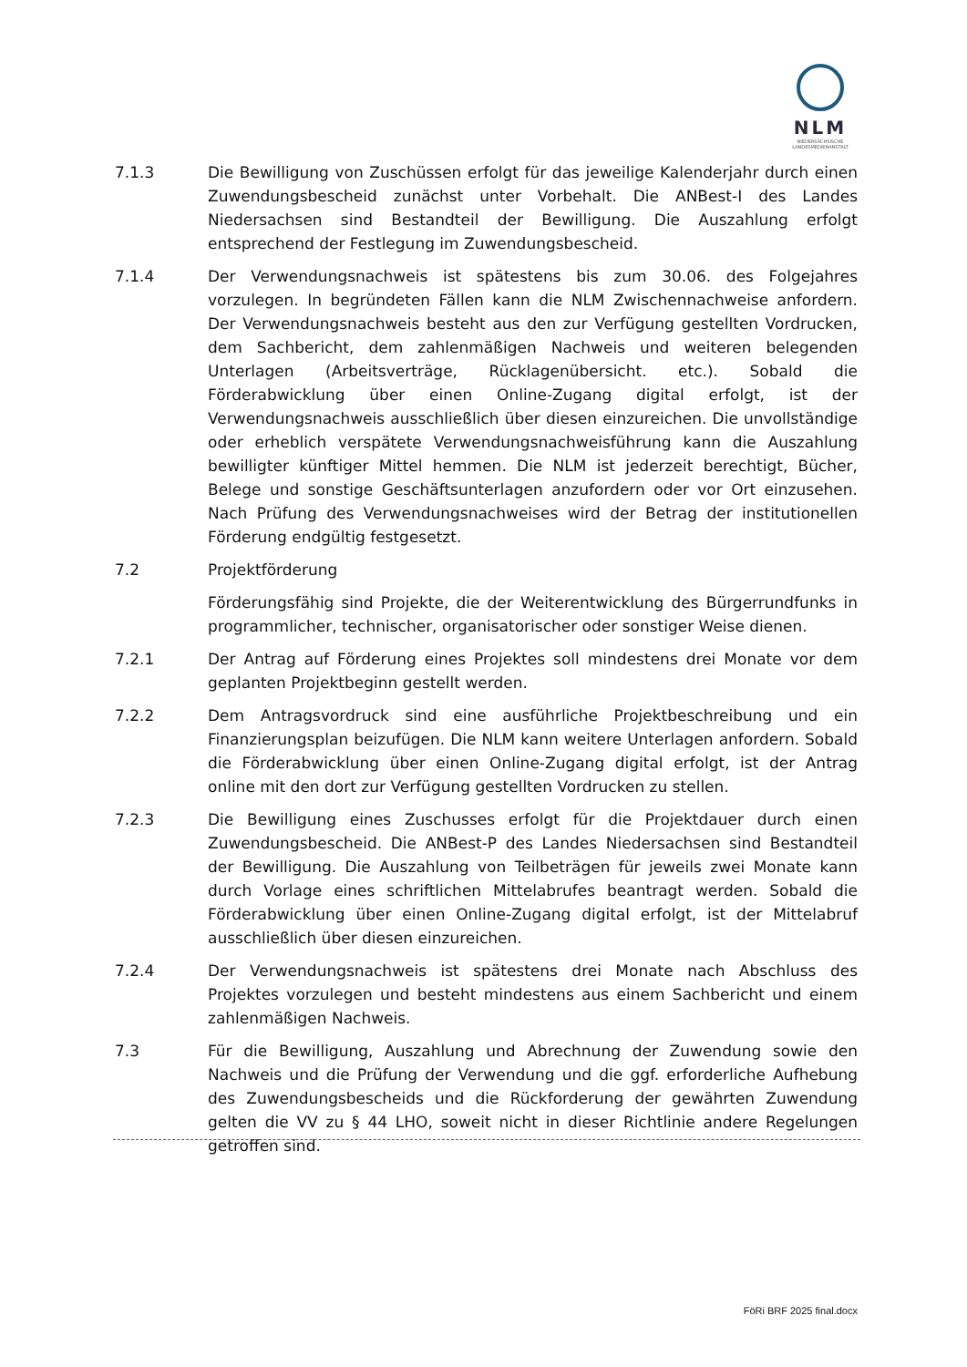NLM
NIEDERSÄCHSISCHE
LANDESMEDIENANSTALT
7.1.3 Die Bewilligung von Zuschüssen erfolgt für das jeweilige Kalenderjahr durch einen Zuwendungsbescheid zunächst unter Vorbehalt. Die ANBest-I des Landes Niedersachsen sind Bestandteil der Bewilligung. Die Auszahlung erfolgt entsprechend der Festlegung im Zuwendungsbescheid.
7.1.4 Der Verwendungsnachweis ist spätestens bis zum 30.06. des Folgejahres vorzulegen. In begründeten Fällen kann die NLM Zwischennachweise anfordern. Der Verwendungsnachweis besteht aus den zur Verfügung gestellten Vordrucken, dem Sachbericht, dem zahlenmäßigen Nachweis und weiteren belegenden Unterlagen (Arbeitsverträge, Rücklagenübersicht. etc.). Sobald die Förderabwicklung über einen Online-Zugang digital erfolgt, ist der Verwendungsnachweis ausschließlich über diesen einzureichen. Die unvollständige oder erheblich verspätete Verwendungsnachweisführung kann die Auszahlung bewilligter künftiger Mittel hemmen. Die NLM ist jederzeit berechtigt, Bücher, Belege und sonstige Geschäftsunterlagen anzufordern oder vor Ort einzusehen. Nach Prüfung des Verwendungsnachweises wird der Betrag der institutionellen Förderung endgültig festgesetzt.
7.2 Projektförderung
Förderungsfähig sind Projekte, die der Weiterentwicklung des Bürgerrundfunks in programmlicher, technischer, organisatorischer oder sonstiger Weise dienen.
7.2.1 Der Antrag auf Förderung eines Projektes soll mindestens drei Monate vor dem geplanten Projektbeginn gestellt werden.
7.2.2 Dem Antragsvordruck sind eine ausführliche Projektbeschreibung und ein Finanzierungsplan beizufügen. Die NLM kann weitere Unterlagen anfordern. Sobald die Förderabwicklung über einen Online-Zugang digital erfolgt, ist der Antrag online mit den dort zur Verfügung gestellten Vordrucken zu stellen.
7.2.3 Die Bewilligung eines Zuschusses erfolgt für die Projektdauer durch einen Zuwendungsbescheid. Die ANBest-P des Landes Niedersachsen sind Bestandteil der Bewilligung. Die Auszahlung von Teilbeträgen für jeweils zwei Monate kann durch Vorlage eines schriftlichen Mittelabrufes beantragt werden. Sobald die Förderabwicklung über einen Online-Zugang digital erfolgt, ist der Mittelabruf ausschließlich über diesen einzureichen.
7.2.4 Der Verwendungsnachweis ist spätestens drei Monate nach Abschluss des Projektes vorzulegen und besteht mindestens aus einem Sachbericht und einem zahlenmäßigen Nachweis.
7.3 Für die Bewilligung, Auszahlung und Abrechnung der Zuwendung sowie den Nachweis und die Prüfung der Verwendung und die ggf. erforderliche Aufhebung des Zuwendungsbescheids und die Rückforderung der gewährten Zuwendung gelten die VV zu § 44 LHO, soweit nicht in dieser Richtlinie andere Regelungen getroffen sind.
FöRi BRF 2025 final.docx